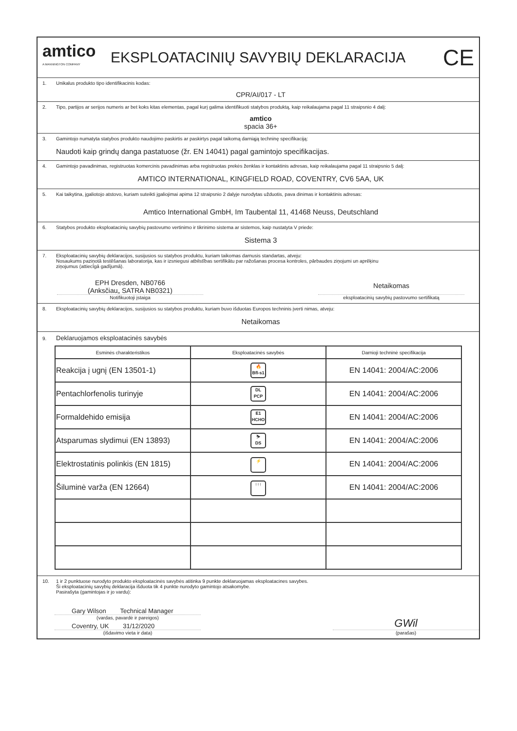amtico
A MANNINGTON COMPANY
EKSPLOATACINIŲ SAVYBIŲ DEKLARACIJA
CE
1. Unikalus produkto tipo identifikacinis kodas:
CPR/AI/017 - LT
2. Tipo, partijos ar serijos numeris ar bet koks kitas elementas, pagal kurį galima identifikuoti statybos produktą, kaip reikalaujama pagal 11 straipsnio 4 dalį:
amtico
spacia 36+
3. Gamintojo numatyta statybos produkto naudojimo paskirtis ar paskirtys pagal taikomą darniąją techninę specifikaciją:
Naudoti kaip grindų danga pastatuose (žr. EN 14041) pagal gamintojo specifikacijas.
4. Gamintojo pavadinimas, registruotas komercinis pavadinimas arba registruotas prekės ženklas ir kontaktinis adresas, kaip reikalaujama pagal 11 straipsnio 5 dalį:
AMTICO INTERNATIONAL, KINGFIELD ROAD, COVENTRY, CV6 5AA, UK
5. Kai taikytina, įgaliotojo atstovo, kuriam suteikti įgaliojimai apima 12 straipsnio 2 dalyje nurodytas užduotis, pava dinimas ir kontaktinis adresas:
Amtico International GmbH, Im Taubental 11, 41468 Neuss, Deutschland
6. Statybos produkto eksploatacinių savybių pastovumo vertinimo ir tikrinimo sistema ar sistemos, kaip nustatyta V priede:
Sistema 3
7. Eksploatacinių savybių deklaracijos, susijusios su statybos produktu, kuriam taikomas darnusis standartas, atveju:
Nosaukums paziņotā testēšanas laboratorija, kas ir izsniegusi atbilstības sertifikātu par ražošanas procesa kontroles, pārbaudes ziņojumi un aprēķinu
ziņojumus (attiecīgā gadījumā).
EPH Dresden, NB0766
(Anksčiau„ SATRA NB0321)
Notifikuotoji įstaiga
Netaikomas
eksploatacinių savybių pastovumo sertifikatą
8. Eksploatacinių savybių deklaracijos, susijusios su statybos produktu, kuriam buvo išduotas Europos techninis įverti nimas, atveju:
Netaikomas
9. Deklaruojamos eksploatacinės savybės
| Esminės charakteristikos | Eksploatacinės savybės | Darnioji techninė specifikacija |
| --- | --- | --- |
| Reakcija į ugnį (EN 13501-1) | 🔥 Bfl-s1 | EN 14041: 2004/AC:2006 |
| Pentachlorfenolis turinyje | DL PCP | EN 14041: 2004/AC:2006 |
| Formaldehido emisija | E1 HCHO | EN 14041: 2004/AC:2006 |
| Atsparumas slydimui (EN 13893) | ⛷ DS | EN 14041: 2004/AC:2006 |
| Elektrostatinis polinkis (EN 1815) | ⚡ | EN 14041: 2004/AC:2006 |
| Šiluminė varža (EN 12664) | ↑↑↑ | EN 14041: 2004/AC:2006 |
10. 1 ir 2 punktuose nurodyto produkto eksploatacinės savybės atitinka 9 punkte deklaruojamas eksploatacines savybes.
Ši eksploatacinių savybių deklaracija išduota tik 4 punkte nurodyto gamintojo atsakomybe.
Pasirašyta (gamintojas ir jo vardu):
Gary Wilson Technical Manager
(vardas, pavardė ir pareigos)
Coventry, UK 31/12/2020
(išdavimo vieta ir data)
GWil
(parašas)